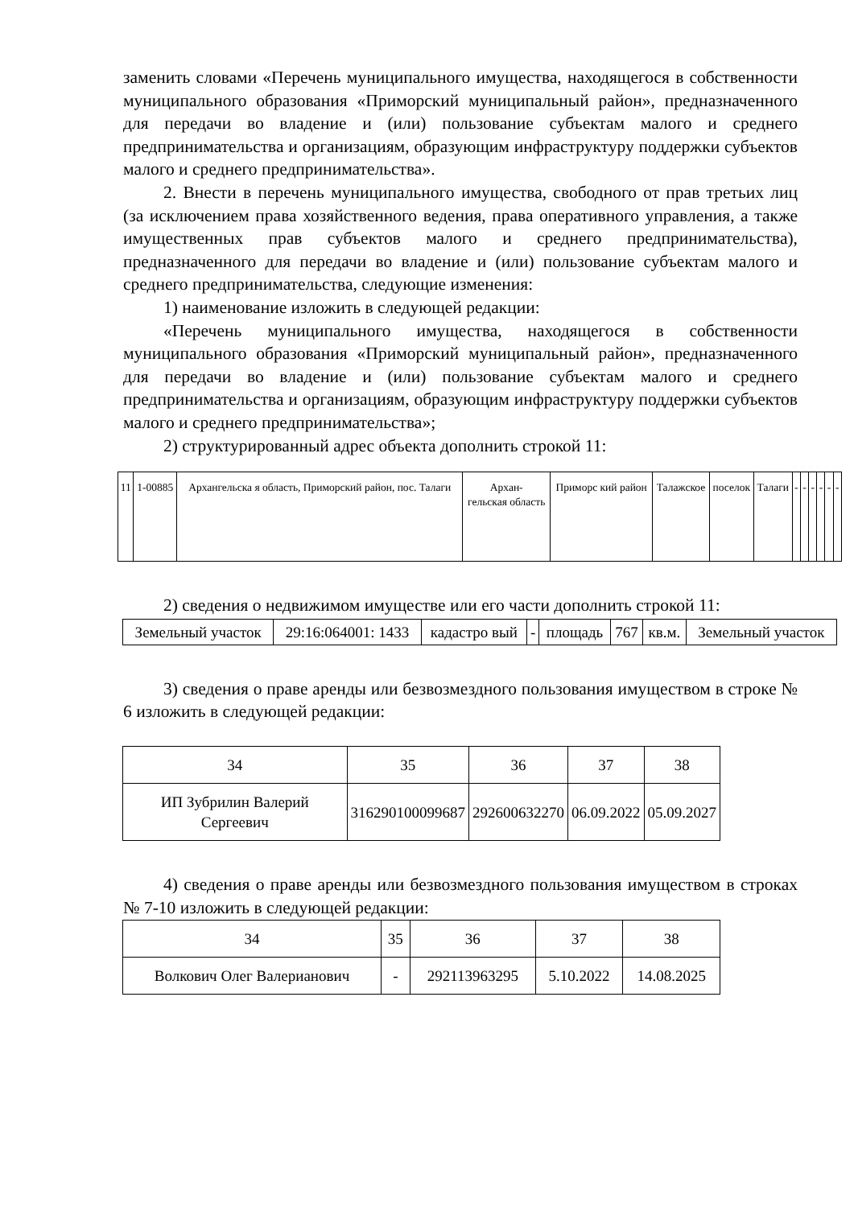заменить словами «Перечень муниципального имущества, находящегося в собственности муниципального образования «Приморский муниципальный район», предназначенного для передачи во владение и (или) пользование субъектам малого и среднего предпринимательства и организациям, образующим инфраструктуру поддержки субъектов малого и среднего предпринимательства».
2. Внести в перечень муниципального имущества, свободного от прав третьих лиц (за исключением права хозяйственного ведения, права оперативного управления, а также имущественных прав субъектов малого и среднего предпринимательства), предназначенного для передачи во владение и (или) пользование субъектам малого и среднего предпринимательства, следующие изменения:
1) наименование изложить в следующей редакции:
«Перечень муниципального имущества, находящегося в собственности муниципального образования «Приморский муниципальный район», предназначенного для передачи во владение и (или) пользование субъектам малого и среднего предпринимательства и организациям, образующим инфраструктуру поддержки субъектов малого и среднего предпринимательства»;
2) структурированный адрес объекта дополнить строкой 11:
| 11 | 1-00885 | Архангельска я область, Приморский район, пос. Талаги | Архан- гельская область | Приморс кий район | Талажское | поселок | Талаги | - | - | - | - | - | - |
2) сведения о недвижимом имуществе или его части дополнить строкой 11:
| Земельный участок | 29:16:064001: 1433 | кадастро вый | - | площадь | 767 | кв.м. | Земельный участок |
3) сведения о праве аренды или безвозмездного пользования имуществом в строке № 6 изложить в следующей редакции:
| 34 | 35 | 36 | 37 | 38 |
| ИП Зубрилин Валерий Сергеевич | 316290100099687 | 292600632270 | 06.09.2022 | 05.09.2027 |
4) сведения о праве аренды или безвозмездного пользования имуществом в строках № 7-10 изложить в следующей редакции:
| 34 | 35 | 36 | 37 | 38 |
| Волкович Олег Валерианович | - | 292113963295 | 5.10.2022 | 14.08.2025 |